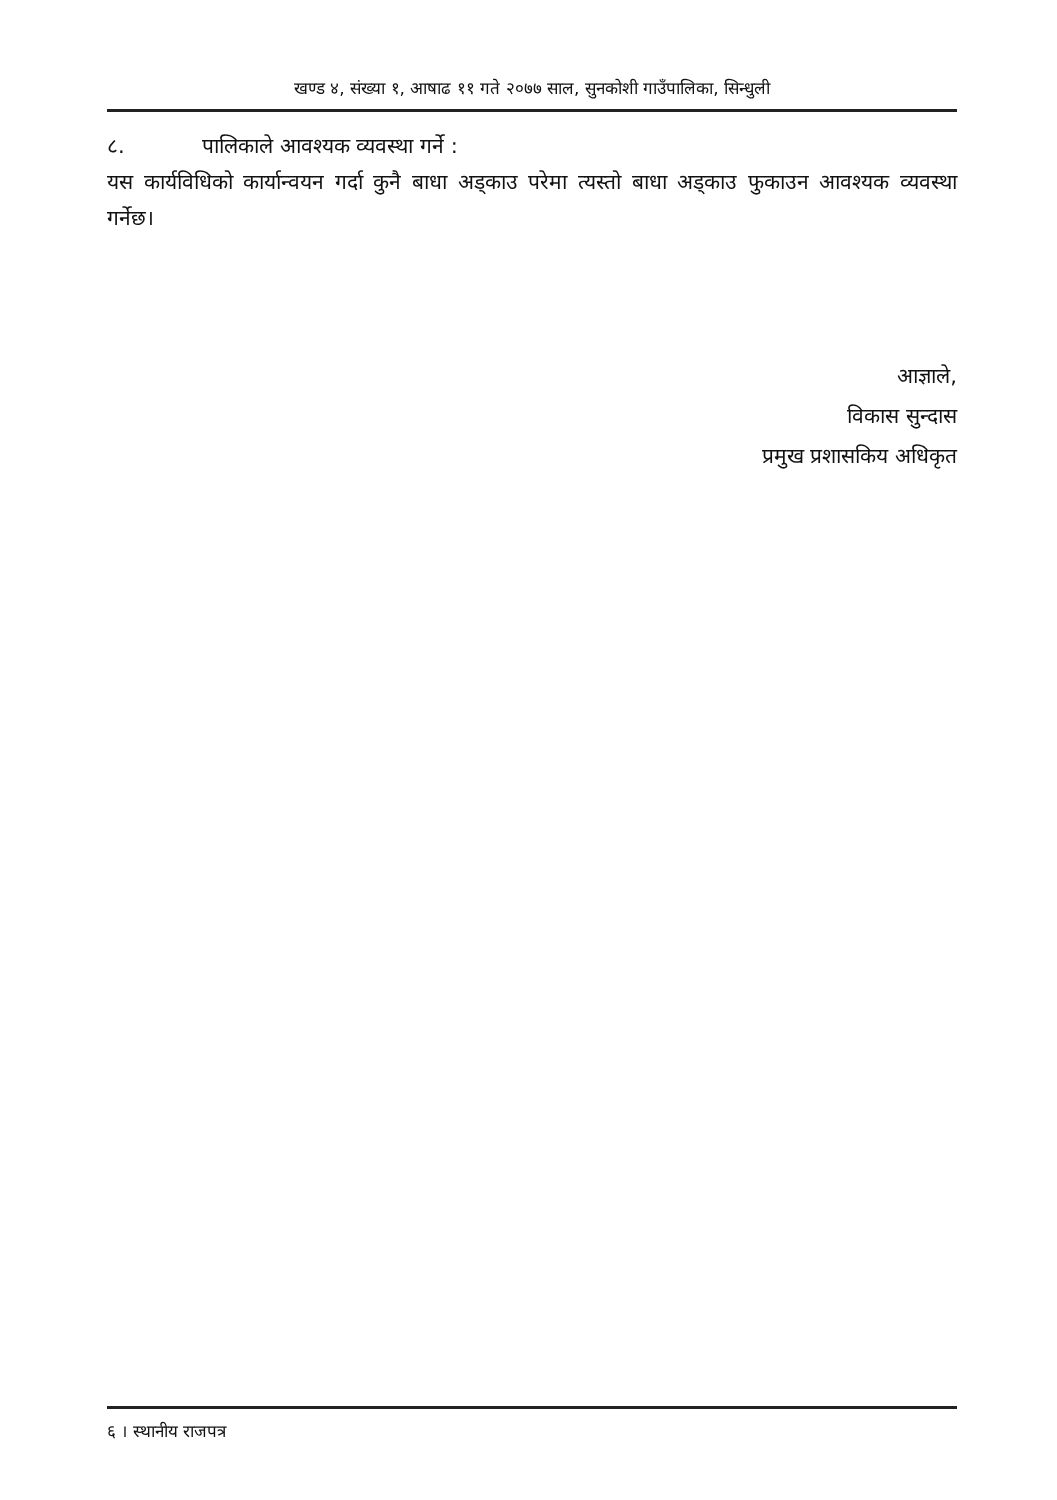खण्ड ४, संख्या १, आषाढ ११ गते २०७७ साल, सुनकोशी गाउँपालिका, सिन्धुली
८. पालिकाले आवश्यक व्यवस्था गर्ने :
यस कार्यविधिको कार्यान्वयन गर्दा कुनै बाधा अड्काउ परेमा त्यस्तो बाधा अड्काउ फुकाउन आवश्यक व्यवस्था गर्नेछ।
आज्ञाले,
विकास सुन्दास
प्रमुख प्रशासकिय अधिकृत
६ । स्थानीय राजपत्र